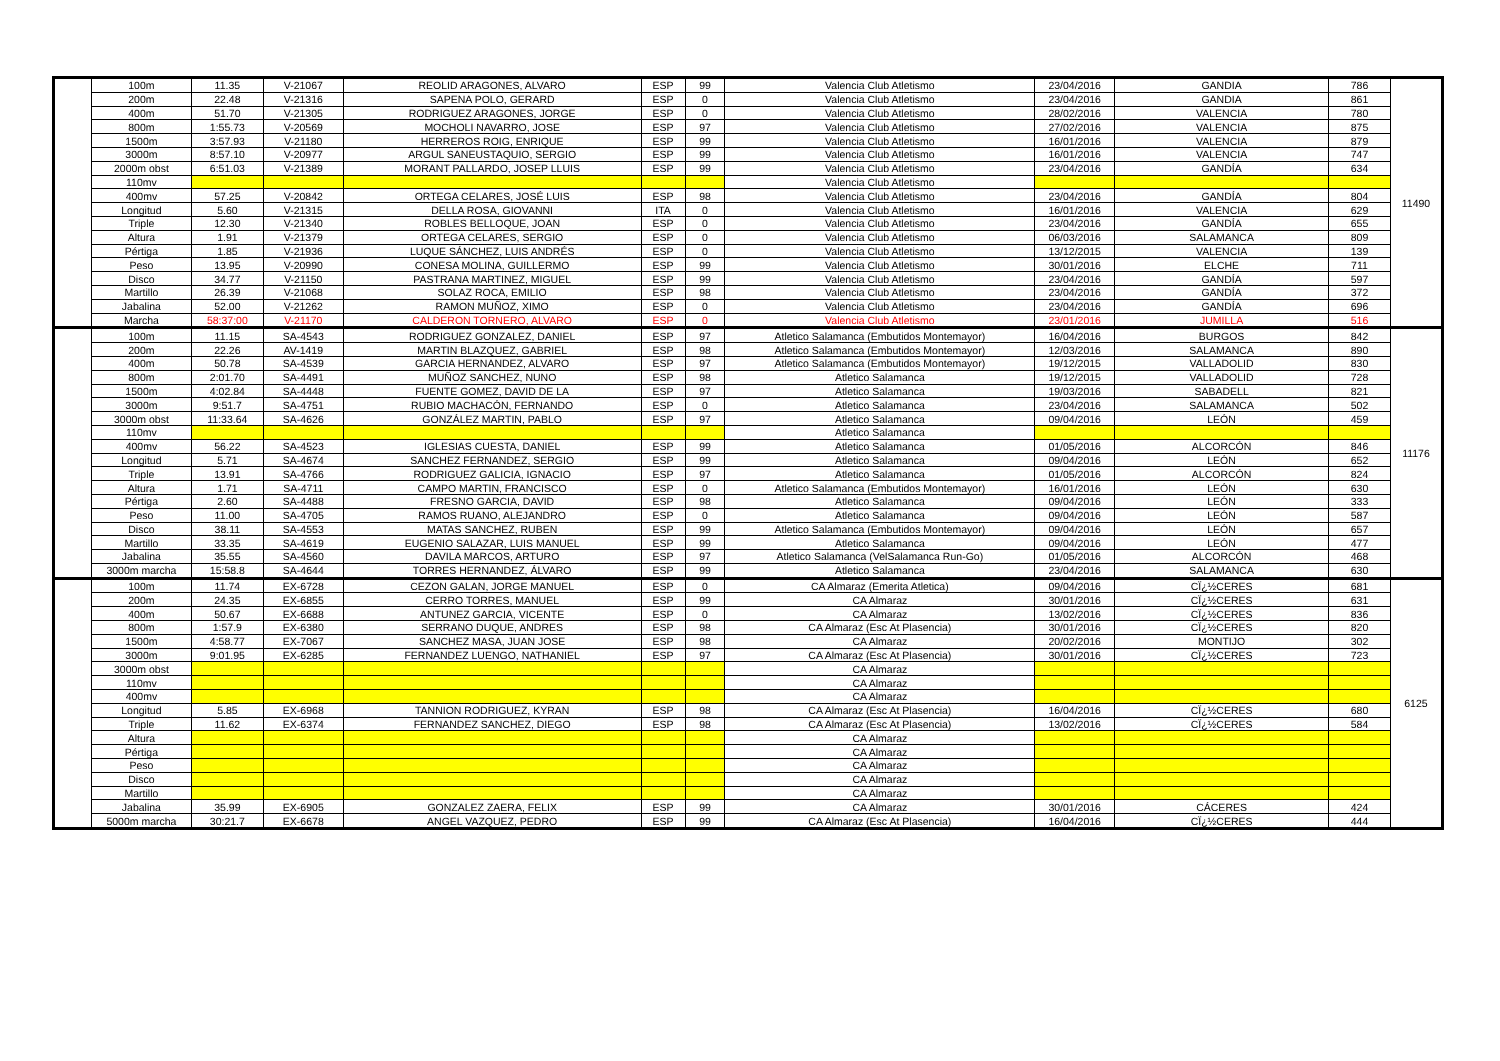| | 100m | 11.35 | V-21067 | REOLID ARAGONES, ALVARO | ESP | 99 | Valencia Club Atletismo | 23/04/2016 | GANDIA | 786 | 11490 |
| | 200m | 22.48 | V-21316 | SAPENA POLO, GERARD | ESP | 0 | Valencia Club Atletismo | 23/04/2016 | GANDIA | 861 | |
| | 400m | 51.70 | V-21305 | RODRIGUEZ ARAGONES, JORGE | ESP | 0 | Valencia Club Atletismo | 28/02/2016 | VALENCIA | 780 | |
| | 800m | 1:55.73 | V-20569 | MOCHOLI NAVARRO, JOSE | ESP | 97 | Valencia Club Atletismo | 27/02/2016 | VALENCIA | 875 | |
| | 1500m | 3:57.93 | V-21180 | HERREROS ROIG, ENRIQUE | ESP | 99 | Valencia Club Atletismo | 16/01/2016 | VALENCIA | 879 | |
| | 3000m | 8:57.10 | V-20977 | ARGUL SANEUSTAQUIO, SERGIO | ESP | 99 | Valencia Club Atletismo | 16/01/2016 | VALENCIA | 747 | |
| | 2000m obst | 6:51.03 | V-21389 | MORANT PALLARDO, JOSEP LLUIS | ESP | 99 | Valencia Club Atletismo | 23/04/2016 | GANDÍA | 634 | |
| | 110mv | | | | | | Valencia Club Atletismo | | | | |
| | 400mv | 57.25 | V-20842 | ORTEGA CELARES, JOSÉ LUIS | ESP | 98 | Valencia Club Atletismo | 23/04/2016 | GANDÍA | 804 | |
| | Longitud | 5.60 | V-21315 | DELLA ROSA, GIOVANNI | ITA | 0 | Valencia Club Atletismo | 16/01/2016 | VALENCIA | 629 | |
| | Triple | 12.30 | V-21340 | ROBLES BELLOQUE, JOAN | ESP | 0 | Valencia Club Atletismo | 23/04/2016 | GANDÍA | 655 | |
| | Altura | 1.91 | V-21379 | ORTEGA CELARES, SERGIO | ESP | 0 | Valencia Club Atletismo | 06/03/2016 | SALAMANCA | 809 | |
| | Pértiga | 1.85 | V-21936 | LUQUE SÁNCHEZ, LUIS ANDRÉS | ESP | 0 | Valencia Club Atletismo | 13/12/2015 | VALENCIA | 139 | |
| | Peso | 13.95 | V-20990 | CONESA MOLINA, GUILLERMO | ESP | 99 | Valencia Club Atletismo | 30/01/2016 | ELCHE | 711 | |
| | Disco | 34.77 | V-21150 | PASTRANA MARTINEZ, MIGUEL | ESP | 99 | Valencia Club Atletismo | 23/04/2016 | GANDÍA | 597 | |
| | Martillo | 26.39 | V-21068 | SOLAZ ROCA, EMILIO | ESP | 98 | Valencia Club Atletismo | 23/04/2016 | GANDÍA | 372 | |
| | Jabalina | 52.00 | V-21262 | RAMON MUÑOZ, XIMO | ESP | 0 | Valencia Club Atletismo | 23/04/2016 | GANDÍA | 696 | |
| | Marcha | 58:37:00 | V-21170 | CALDERON TORNERO, ALVARO | ESP | 0 | Valencia Club Atletismo | 23/01/2016 | JUMILLA | 516 | |
| | 100m | 11.15 | SA-4543 | RODRIGUEZ GONZALEZ, DANIEL | ESP | 97 | Atletico Salamanca (Embutidos Montemayor) | 16/04/2016 | BURGOS | 842 | 11176 |
| | 200m | 22.26 | AV-1419 | MARTIN BLAZQUEZ, GABRIEL | ESP | 98 | Atletico Salamanca (Embutidos Montemayor) | 12/03/2016 | SALAMANCA | 890 | |
| | 400m | 50.78 | SA-4539 | GARCIA HERNANDEZ, ALVARO | ESP | 97 | Atletico Salamanca (Embutidos Montemayor) | 19/12/2015 | VALLADOLID | 830 | |
| | 800m | 2:01.70 | SA-4491 | MUÑOZ SANCHEZ, NUNO | ESP | 98 | Atletico Salamanca | 19/12/2015 | VALLADOLID | 728 | |
| | 1500m | 4:02.84 | SA-4448 | FUENTE GOMEZ, DAVID DE LA | ESP | 97 | Atletico Salamanca | 19/03/2016 | SABADELL | 821 | |
| | 3000m | 9:51.7 | SA-4751 | RUBIO MACHACÓN, FERNANDO | ESP | 0 | Atletico Salamanca | 23/04/2016 | SALAMANCA | 502 | |
| | 3000m obst | 11:33.64 | SA-4626 | GONZÁLEZ MARTIN, PABLO | ESP | 97 | Atletico Salamanca | 09/04/2016 | LEÓN | 459 | |
| | 110mv | | | | | | Atletico Salamanca | | | | |
| | 400mv | 56.22 | SA-4523 | IGLESIAS CUESTA, DANIEL | ESP | 99 | Atletico Salamanca | 01/05/2016 | ALCORCÓN | 846 | |
| | Longitud | 5.71 | SA-4674 | SANCHEZ FERNANDEZ, SERGIO | ESP | 99 | Atletico Salamanca | 09/04/2016 | LEÓN | 652 | |
| | Triple | 13.91 | SA-4766 | RODRIGUEZ GALICIA, IGNACIO | ESP | 97 | Atletico Salamanca | 01/05/2016 | ALCORCÓN | 824 | |
| | Altura | 1.71 | SA-4711 | CAMPO MARTIN, FRANCISCO | ESP | 0 | Atletico Salamanca (Embutidos Montemayor) | 16/01/2016 | LEÓN | 630 | |
| | Pértiga | 2.60 | SA-4488 | FRESNO GARCIA, DAVID | ESP | 98 | Atletico Salamanca | 09/04/2016 | LEÓN | 333 | |
| | Peso | 11.00 | SA-4705 | RAMOS RUANO, ALEJANDRO | ESP | 0 | Atletico Salamanca | 09/04/2016 | LEÓN | 587 | |
| | Disco | 38.11 | SA-4553 | MATAS SANCHEZ, RUBEN | ESP | 99 | Atletico Salamanca (Embutidos Montemayor) | 09/04/2016 | LEÓN | 657 | |
| | Martillo | 33.35 | SA-4619 | EUGENIO SALAZAR, LUIS MANUEL | ESP | 99 | Atletico Salamanca | 09/04/2016 | LEÓN | 477 | |
| | Jabalina | 35.55 | SA-4560 | DAVILA MARCOS, ARTURO | ESP | 97 | Atletico Salamanca (VelSalamanca Run-Go) | 01/05/2016 | ALCORCÓN | 468 | |
| | 3000m marcha | 15:58.8 | SA-4644 | TORRES HERNANDEZ, ÁLVARO | ESP | 99 | Atletico Salamanca | 23/04/2016 | SALAMANCA | 630 | |
| | 100m | 11.74 | EX-6728 | CEZON GALAN, JORGE MANUEL | ESP | 0 | CA Almaraz (Emerita Atletica) | 09/04/2016 | CÏ¿½CERES | 681 | 6125 |
| | 200m | 24.35 | EX-6855 | CERRO TORRES, MANUEL | ESP | 99 | CA Almaraz | 30/01/2016 | CÏ¿½CERES | 631 | |
| | 400m | 50.67 | EX-6688 | ANTUNEZ GARCIA, VICENTE | ESP | 0 | CA Almaraz | 13/02/2016 | CÏ¿½CERES | 836 | |
| | 800m | 1:57.9 | EX-6380 | SERRANO DUQUE, ANDRES | ESP | 98 | CA Almaraz (Esc At Plasencia) | 30/01/2016 | CÏ¿½CERES | 820 | |
| | 1500m | 4:58.77 | EX-7067 | SANCHEZ MASA, JUAN JOSE | ESP | 98 | CA Almaraz | 20/02/2016 | MONTIJO | 302 | |
| | 3000m | 9:01.95 | EX-6285 | FERNANDEZ LUENGO, NATHANIEL | ESP | 97 | CA Almaraz (Esc At Plasencia) | 30/01/2016 | CÏ¿½CERES | 723 | |
| | 3000m obst | | | | | | CA Almaraz | | | | |
| | 110mv | | | | | | CA Almaraz | | | | |
| | 400mv | | | | | | CA Almaraz | | | | |
| | Longitud | 5.85 | EX-6968 | TANNION RODRIGUEZ, KYRAN | ESP | 98 | CA Almaraz (Esc At Plasencia) | 16/04/2016 | CÏ¿½CERES | 680 | |
| | Triple | 11.62 | EX-6374 | FERNANDEZ SANCHEZ, DIEGO | ESP | 98 | CA Almaraz (Esc At Plasencia) | 13/02/2016 | CÏ¿½CERES | 584 | |
| | Altura | | | | | | CA Almaraz | | | | |
| | Pértiga | | | | | | CA Almaraz | | | | |
| | Peso | | | | | | CA Almaraz | | | | |
| | Disco | | | | | | CA Almaraz | | | | |
| | Martillo | | | | | | CA Almaraz | | | | |
| | Jabalina | 35.99 | EX-6905 | GONZALEZ ZAERA, FELIX | ESP | 99 | CA Almaraz | 30/01/2016 | CÁCERES | 424 | |
| | 5000m marcha | 30:21.7 | EX-6678 | ANGEL VAZQUEZ, PEDRO | ESP | 99 | CA Almaraz (Esc At Plasencia) | 16/04/2016 | CÏ¿½CERES | 444 | |